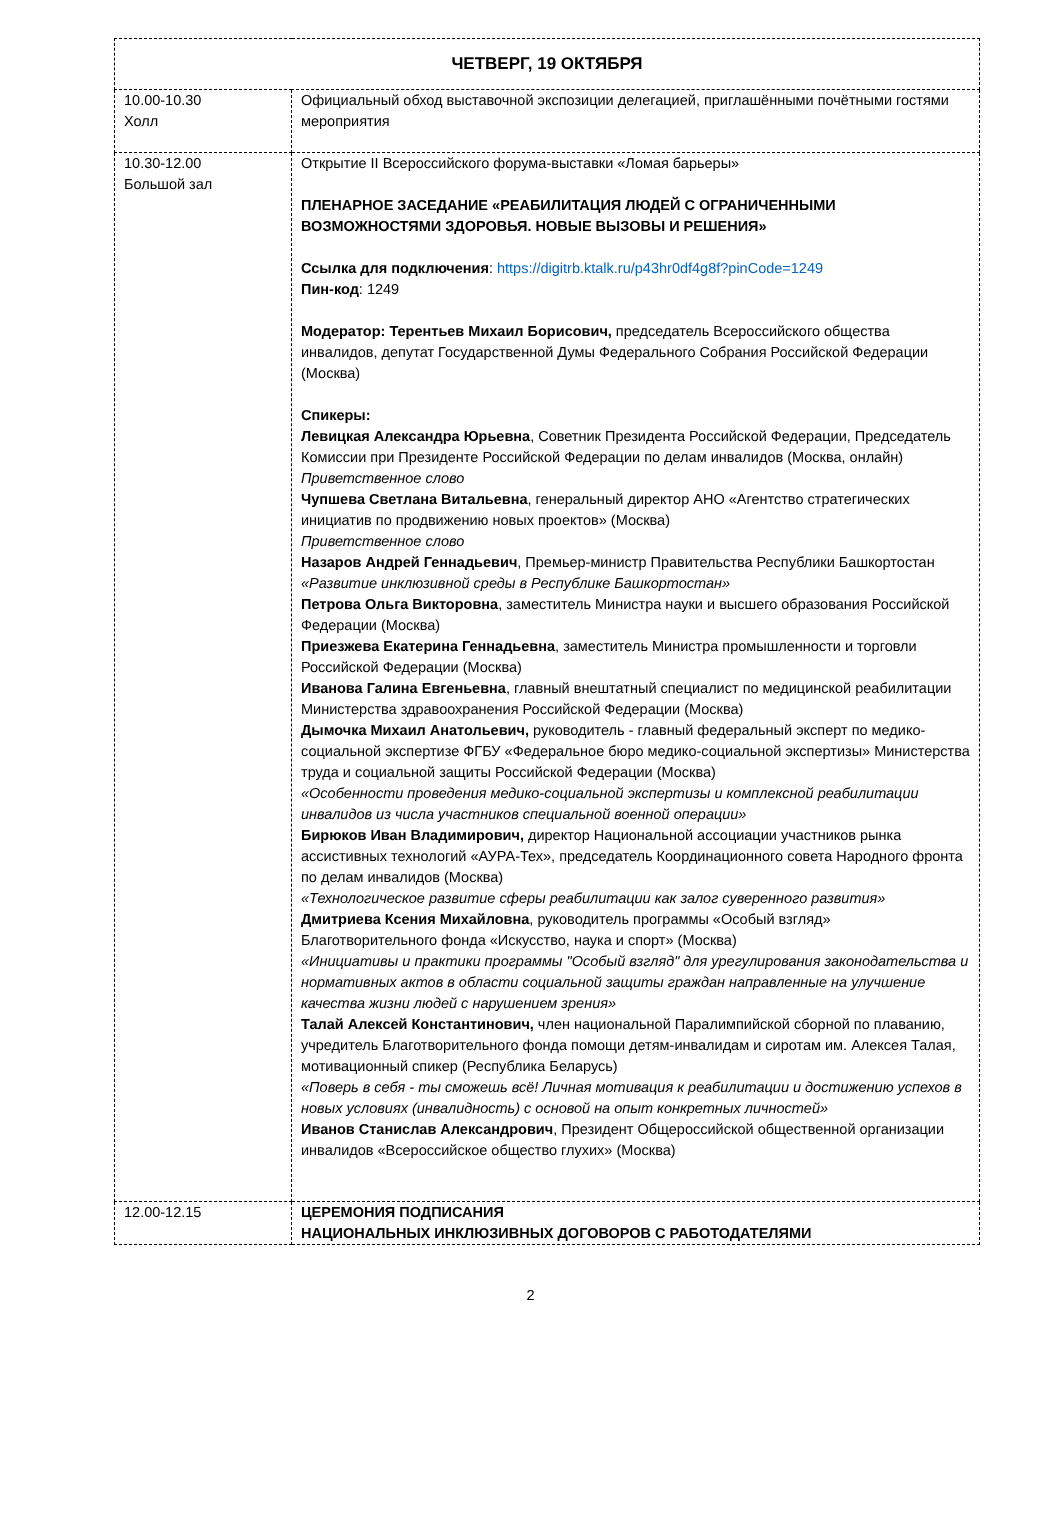| ЧЕТВЕРГ, 19 ОКТЯБРЯ | |
| 10.00-10.30 Холл | Официальный обход выставочной экспозиции делегацией, приглашёнными почётными гостями мероприятия |
| 10.30-12.00 Большой зал | Открытие II Всероссийского форума-выставки «Ломая барьеры» ПЛЕНАРНОЕ ЗАСЕДАНИЕ «РЕАБИЛИТАЦИЯ ЛЮДЕЙ С ОГРАНИЧЕННЫМИ ВОЗМОЖНОСТЯМИ ЗДОРОВЬЯ. НОВЫЕ ВЫЗОВЫ И РЕШЕНИЯ» Ссылка для подключения : https://digitrb.ktalk.ru/p43hr0df4g8f?pinCode=1249 Пин-код : 1249 Модератор: Терентьев Михаил Борисович, председатель Всероссийского общества инвалидов, депутат Государственной Думы Федерального Собрания Российской Федерации (Москва) Спикеры: Левицкая Александра Юрьевна , Советник Президента Российской Федерации, Председатель Комиссии при Президенте Российской Федерации по делам инвалидов (Москва, онлайн) Приветственное слово Чупшева Светлана Витальевна , генеральный директор АНО «Агентство стратегических инициатив по продвижению новых проектов» (Москва) Приветственное слово Назаров Андрей Геннадьевич , Премьер-министр Правительства Республики Башкортостан «Развитие инклюзивной среды в Республике Башкортостан» Петрова Ольга Викторовна , заместитель Министра науки и высшего образования Российской Федерации (Москва) Приезжева Екатерина Геннадьевна , заместитель Министра промышленности и торговли Российской Федерации (Москва) Иванова Галина Евгеньевна , главный внештатный специалист по медицинской реабилитации Министерства здравоохранения Российской Федерации (Москва) Дымочка Михаил Анатольевич, руководитель - главный федеральный эксперт по медико-социальной экспертизе ФГБУ «Федеральное бюро медико-социальной экспертизы» Министерства труда и социальной защиты Российской Федерации (Москва) «Особенности проведения медико-социальной экспертизы и комплексной реабилитации инвалидов из числа участников специальной военной операции» Бирюков Иван Владимирович, директор Национальной ассоциации участников рынка ассистивных технологий «АУРА-Тех», председатель Координационного совета Народного фронта по делам инвалидов (Москва) «Технологическое развитие сферы реабилитации как залог суверенного развития» Дмитриева Ксения Михайловна , руководитель программы «Особый взгляд» Благотворительного фонда «Искусство, наука и спорт» (Москва) «Инициативы и практики программы "Особый взгляд" для урегулирования законодательства и нормативных актов в области социальной защиты граждан направленные на улучшение качества жизни людей с нарушением зрения» Талай Алексей Константинович, член национальной Паралимпийской сборной по плаванию, учредитель Благотворительного фонда помощи детям-инвалидам и сиротам им. Алексея Талая, мотивационный спикер (Республика Беларусь) «Поверь в себя - ты сможешь всё! Личная мотивация к реабилитации и достижению успехов в новых условиях (инвалидность) с основой на опыт конкретных личностей» Иванов Станислав Александрович , Президент Общероссийской общественной организации инвалидов «Всероссийское общество глухих» (Москва) |
| 12.00-12.15 | ЦЕРЕМОНИЯ ПОДПИСАНИЯ НАЦИОНАЛЬНЫХ ИНКЛЮЗИВНЫХ ДОГОВОРОВ С РАБОТОДАТЕЛЯМИ |
2